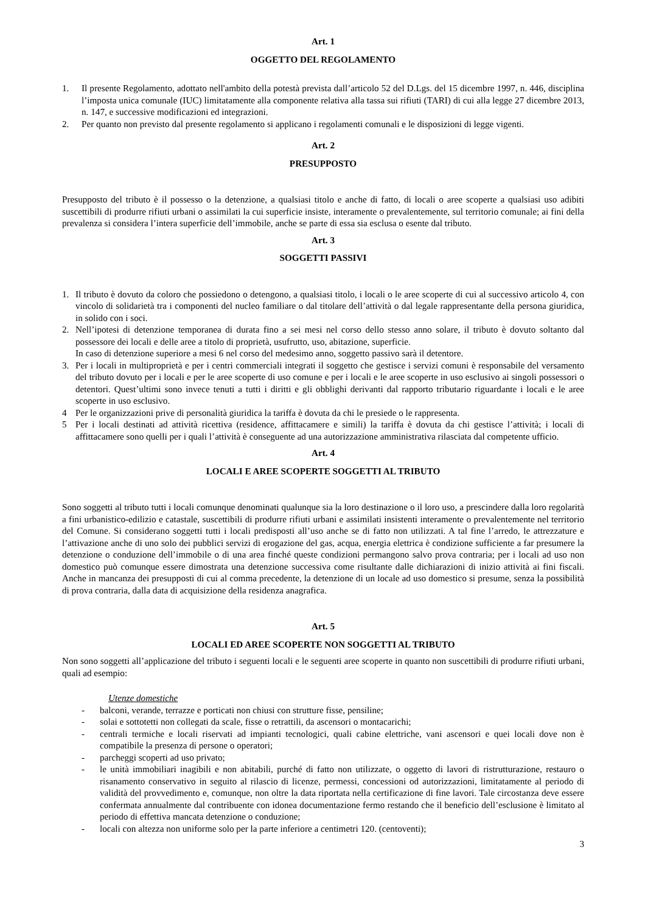Art. 1
OGGETTO DEL REGOLAMENTO
1. Il presente Regolamento, adottato nell'ambito della potestà prevista dall’articolo 52 del D.Lgs. del 15 dicembre 1997, n. 446, disciplina l’imposta unica comunale (IUC) limitatamente alla componente relativa alla tassa sui rifiuti (TARI) di cui alla legge 27 dicembre 2013, n. 147, e successive modificazioni ed integrazioni.
2. Per quanto non previsto dal presente regolamento si applicano i regolamenti comunali e le disposizioni di legge vigenti.
Art. 2
PRESUPPOSTO
Presupposto del tributo è il possesso o la detenzione, a qualsiasi titolo e anche di fatto, di locali o aree scoperte a qualsiasi uso adibiti suscettibili di produrre rifiuti urbani o assimilati la cui superficie insiste, interamente o prevalentemente, sul territorio comunale; ai fini della prevalenza si considera l’intera superficie dell’immobile, anche se parte di essa sia esclusa o esente dal tributo.
Art. 3
SOGGETTI PASSIVI
1. Il tributo è dovuto da coloro che possiedono o detengono, a qualsiasi titolo, i locali o le aree scoperte di cui al successivo articolo 4, con vincolo di solidarietà tra i componenti del nucleo familiare o dal titolare dell’attività o dal legale rappresentante della persona giuridica, in solido con i soci.
2. Nell’ipotesi di detenzione temporanea di durata fino a sei mesi nel corso dello stesso anno solare, il tributo è dovuto soltanto dal possessore dei locali e delle aree a titolo di proprietà, usufrutto, uso, abitazione, superficie.
In caso di detenzione superiore a mesi 6 nel corso del medesimo anno, soggetto passivo sarà il detentore.
3. Per i locali in multiproprietà e per i centri commerciali integrati il soggetto che gestisce i servizi comuni è responsabile del versamento del tributo dovuto per i locali e per le aree scoperte di uso comune e per i locali e le aree scoperte in uso esclusivo ai singoli possessori o detentori. Quest’ultimi sono invece tenuti a tutti i diritti e gli obblighi derivanti dal rapporto tributario riguardante i locali e le aree scoperte in uso esclusivo.
4 Per le organizzazioni prive di personalità giuridica la tariffa è dovuta da chi le presiede o le rappresenta.
5 Per i locali destinati ad attività ricettiva (residence, affittacamere e simili) la tariffa è dovuta da chi gestisce l’attività; i locali di affittacamere sono quelli per i quali l’attività è conseguente ad una autorizzazione amministrativa rilasciata dal competente ufficio.
Art. 4
LOCALI E AREE SCOPERTE SOGGETTI AL TRIBUTO
Sono soggetti al tributo tutti i locali comunque denominati qualunque sia la loro destinazione o il loro uso, a prescindere dalla loro regolarità a fini urbanistico-edilizio e catastale, suscettibili di produrre rifiuti urbani e assimilati insistenti interamente o prevalentemente nel territorio del Comune. Si considerano soggetti tutti i locali predisposti all’uso anche se di fatto non utilizzati. A tal fine l’arredo, le attrezzature e l’attivazione anche di uno solo dei pubblici servizi di erogazione del gas, acqua, energia elettrica è condizione sufficiente a far presumere la detenzione o conduzione dell’immobile o di una area finché queste condizioni permangono salvo prova contraria; per i locali ad uso non domestico può comunque essere dimostrata una detenzione successiva come risultante dalle dichiarazioni di inizio attività ai fini fiscali. Anche in mancanza dei presupposti di cui al comma precedente, la detenzione di un locale ad uso domestico si presume, senza la possibilità di prova contraria, dalla data di acquisizione della residenza anagrafica.
Art. 5
LOCALI ED AREE SCOPERTE NON SOGGETTI AL TRIBUTO
Non sono soggetti all’applicazione del tributo i seguenti locali e le seguenti aree scoperte in quanto non suscettibili di produrre rifiuti urbani, quali ad esempio:
Utenze domestiche
- balconi, verande, terrazze e porticati non chiusi con strutture fisse, pensiline;
- solai e sottotetti non collegati da scale, fisse o retrattili, da ascensori o montacarichi;
- centrali termiche e locali riservati ad impianti tecnologici, quali cabine elettriche, vani ascensori e quei locali dove non è compatibile la presenza di persone o operatori;
- parcheggi scoperti ad uso privato;
- le unità immobiliari inagibili e non abitabili, purché di fatto non utilizzate, o oggetto di lavori di ristrutturazione, restauro o risanamento conservativo in seguito al rilascio di licenze, permessi, concessioni od autorizzazioni, limitatamente al periodo di validità del provvedimento e, comunque, non oltre la data riportata nella certificazione di fine lavori. Tale circostanza deve essere confermata annualmente dal contribuente con idonea documentazione fermo restando che il beneficio dell’esclusione è limitato al periodo di effettiva mancata detenzione o conduzione;
- locali con altezza non uniforme solo per la parte inferiore a centimetri 120. (centoventi);
3